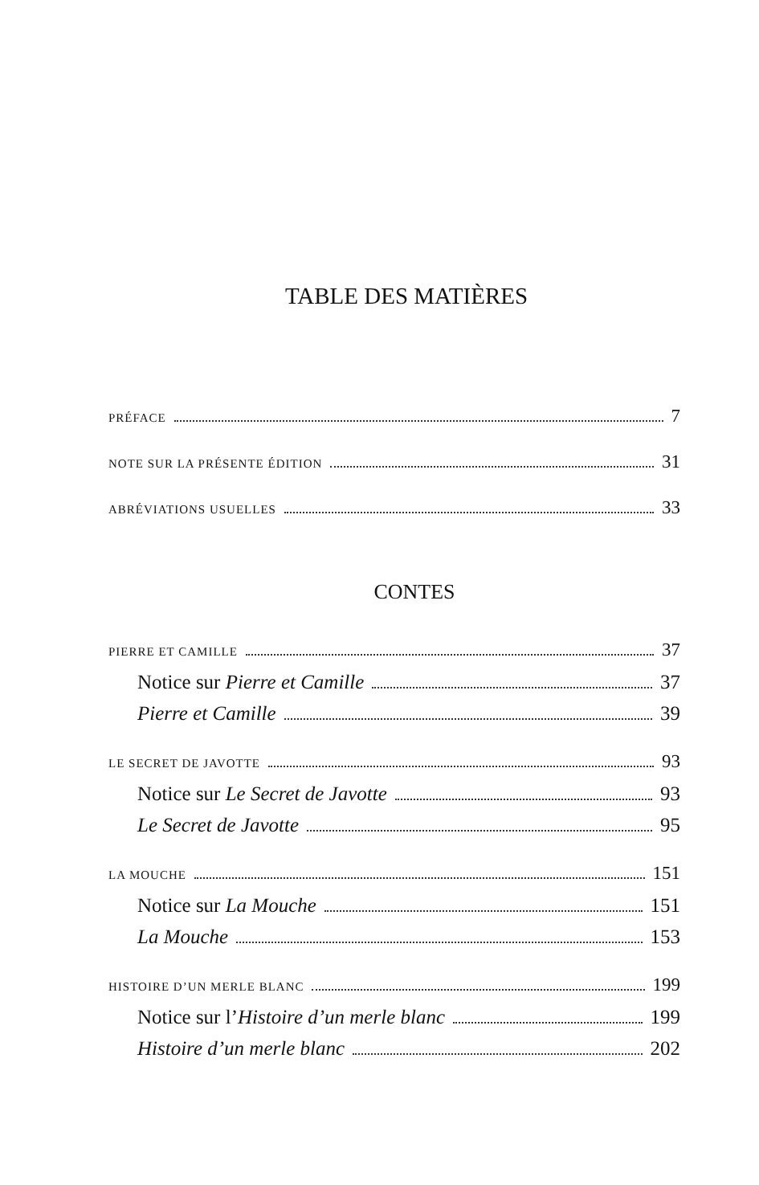TABLE DES MATIÈRES
PRÉFACE 7
NOTE SUR LA PRÉSENTE ÉDITION 31
ABRÉVIATIONS USUELLES 33
CONTES
PIERRE ET CAMILLE 37
Notice sur Pierre et Camille 37
Pierre et Camille 39
LE SECRET DE JAVOTTE 93
Notice sur Le Secret de Javotte 93
Le Secret de Javotte 95
LA MOUCHE 151
Notice sur La Mouche 151
La Mouche 153
HISTOIRE D’UN MERLE BLANC 199
Notice sur l’Histoire d’un merle blanc 199
Histoire d’un merle blanc 202